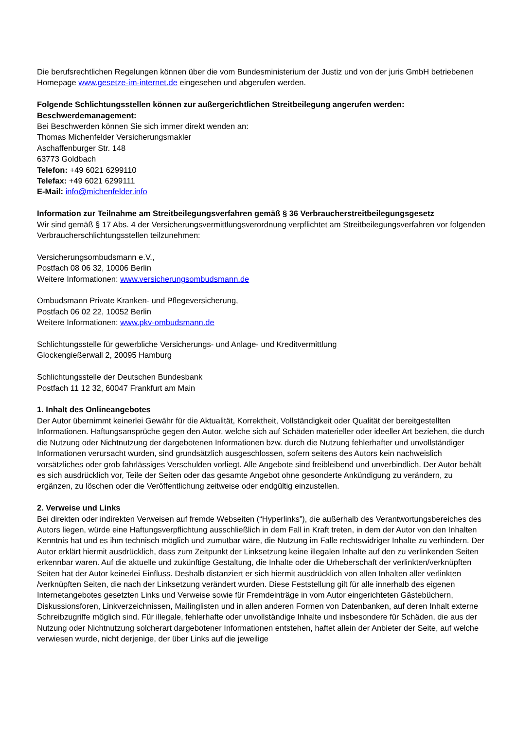Die berufsrechtlichen Regelungen können über die vom Bundesministerium der Justiz und von der juris GmbH betriebenen Homepage www.gesetze-im-internet.de eingesehen und abgerufen werden.
Folgende Schlichtungsstellen können zur außergerichtlichen Streitbeilegung angerufen werden:
Beschwerdemanagement:
Bei Beschwerden können Sie sich immer direkt wenden an:
Thomas Michenfelder Versicherungsmakler
Aschaffenburger Str. 148
63773 Goldbach
Telefon: +49 6021 6299110
Telefax: +49 6021 6299111
E-Mail: info@michenfelder.info
Information zur Teilnahme am Streitbeilegungsverfahren gemäß § 36 Verbraucherstreitbeilegungsgesetz
Wir sind gemäß § 17 Abs. 4 der Versicherungsvermittlungsverordnung verpflichtet am Streitbeilegungsverfahren vor folgenden Verbraucherschlichtungsstellen teilzunehmen:
Versicherungsombudsmann e.V.,
Postfach 08 06 32, 10006 Berlin
Weitere Informationen: www.versicherungsombudsmann.de
Ombudsmann Private Kranken- und Pflegeversicherung,
Postfach 06 02 22, 10052 Berlin
Weitere Informationen: www.pkv-ombudsmann.de
Schlichtungsstelle für gewerbliche Versicherungs- und Anlage- und Kreditvermittlung
Glockengießerwall 2, 20095 Hamburg
Schlichtungsstelle der Deutschen Bundesbank
Postfach 11 12 32, 60047 Frankfurt am Main
1. Inhalt des Onlineangebotes
Der Autor übernimmt keinerlei Gewähr für die Aktualität, Korrektheit, Vollständigkeit oder Qualität der bereitgestellten Informationen. Haftungsansprüche gegen den Autor, welche sich auf Schäden materieller oder ideeller Art beziehen, die durch die Nutzung oder Nichtnutzung der dargebotenen Informationen bzw. durch die Nutzung fehlerhafter und unvollständiger Informationen verursacht wurden, sind grundsätzlich ausgeschlossen, sofern seitens des Autors kein nachweislich vorsätzliches oder grob fahrlässiges Verschulden vorliegt. Alle Angebote sind freibleibend und unverbindlich. Der Autor behält es sich ausdrücklich vor, Teile der Seiten oder das gesamte Angebot ohne gesonderte Ankündigung zu verändern, zu ergänzen, zu löschen oder die Veröffentlichung zeitweise oder endgültig einzustellen.
2. Verweise und Links
Bei direkten oder indirekten Verweisen auf fremde Webseiten (“Hyperlinks”), die außerhalb des Verantwortungsbereiches des Autors liegen, würde eine Haftungsverpflichtung ausschließlich in dem Fall in Kraft treten, in dem der Autor von den Inhalten Kenntnis hat und es ihm technisch möglich und zumutbar wäre, die Nutzung im Falle rechtswidriger Inhalte zu verhindern. Der Autor erklärt hiermit ausdrücklich, dass zum Zeitpunkt der Linksetzung keine illegalen Inhalte auf den zu verlinkenden Seiten erkennbar waren. Auf die aktuelle und zukünftige Gestaltung, die Inhalte oder die Urheberschaft der verlinkten/verknüpften Seiten hat der Autor keinerlei Einfluss. Deshalb distanziert er sich hiermit ausdrücklich von allen Inhalten aller verlinkten /verknüpften Seiten, die nach der Linksetzung verändert wurden. Diese Feststellung gilt für alle innerhalb des eigenen Internetangebotes gesetzten Links und Verweise sowie für Fremdeinträge in vom Autor eingerichteten Gästebüchern, Diskussionsforen, Linkverzeichnissen, Mailinglisten und in allen anderen Formen von Datenbanken, auf deren Inhalt externe Schreibzugriffe möglich sind. Für illegale, fehlerhafte oder unvollständige Inhalte und insbesondere für Schäden, die aus der Nutzung oder Nichtnutzung solcherart dargebotener Informationen entstehen, haftet allein der Anbieter der Seite, auf welche verwiesen wurde, nicht derjenige, der über Links auf die jeweilige